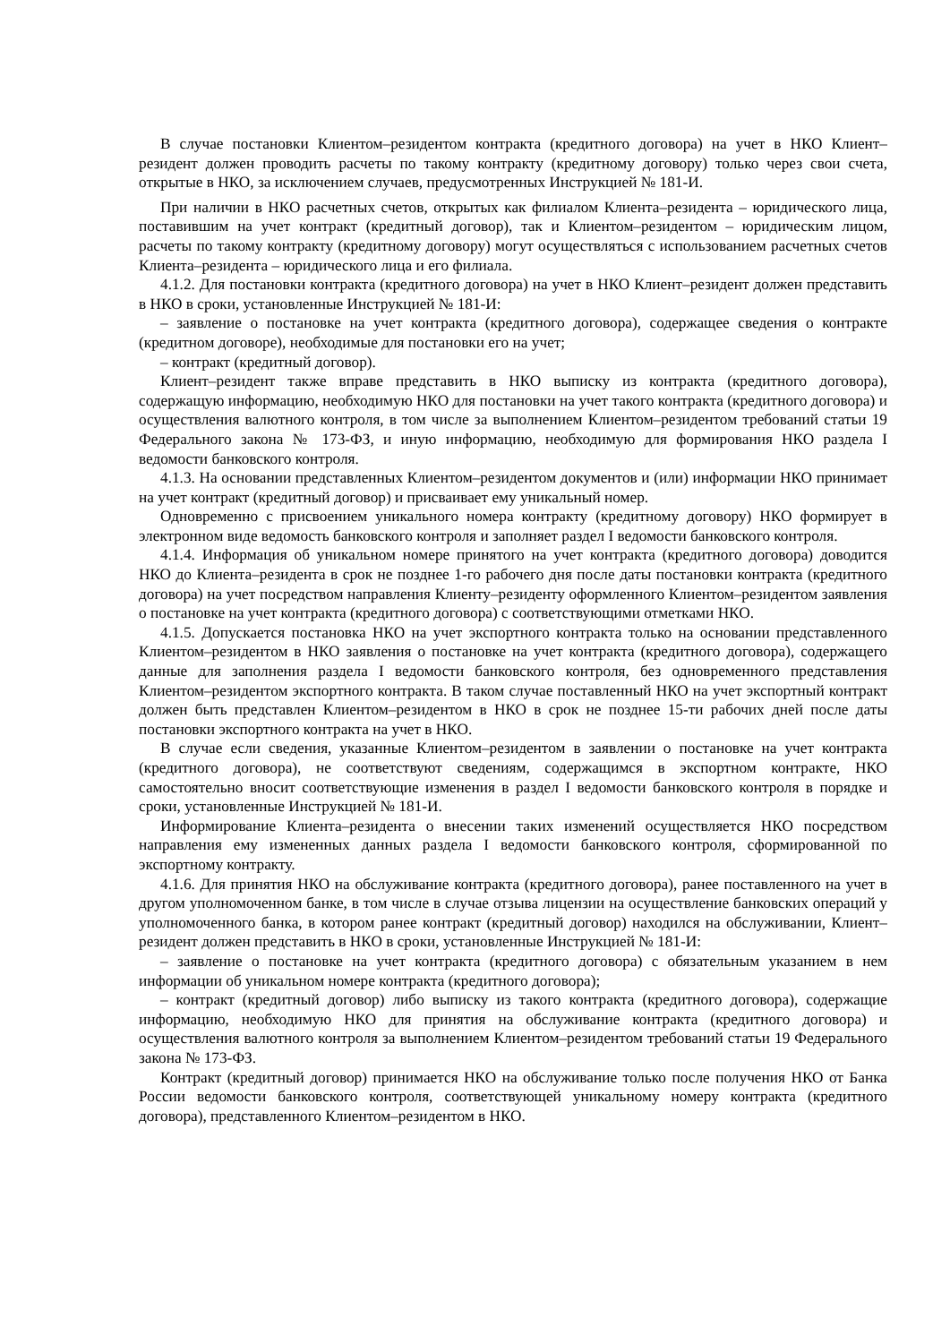В случае постановки Клиентом–резидентом контракта (кредитного договора) на учет в НКО Клиент–резидент должен проводить расчеты по такому контракту (кредитному договору) только через свои счета, открытые в НКО, за исключением случаев, предусмотренных Инструкцией № 181-И.
При наличии в НКО расчетных счетов, открытых как филиалом Клиента–резидента – юридического лица, поставившим на учет контракт (кредитный договор), так и Клиентом–резидентом – юридическим лицом, расчеты по такому контракту (кредитному договору) могут осуществляться с использованием расчетных счетов Клиента–резидента – юридического лица и его филиала.
4.1.2. Для постановки контракта (кредитного договора) на учет в НКО Клиент–резидент должен представить в НКО в сроки, установленные Инструкцией № 181-И:
– заявление о постановке на учет контракта (кредитного договора), содержащее сведения о контракте (кредитном договоре), необходимые для постановки его на учет;
– контракт (кредитный договор).
Клиент–резидент также вправе представить в НКО выписку из контракта (кредитного договора), содержащую информацию, необходимую НКО для постановки на учет такого контракта (кредитного договора) и осуществления валютного контроля, в том числе за выполнением Клиентом–резидентом требований статьи 19 Федерального закона № 173-ФЗ, и иную информацию, необходимую для формирования НКО раздела I ведомости банковского контроля.
4.1.3. На основании представленных Клиентом–резидентом документов и (или) информации НКО принимает на учет контракт (кредитный договор) и присваивает ему уникальный номер.
Одновременно с присвоением уникального номера контракту (кредитному договору) НКО формирует в электронном виде ведомость банковского контроля и заполняет раздел I ведомости банковского контроля.
4.1.4. Информация об уникальном номере принятого на учет контракта (кредитного договора) доводится НКО до Клиента–резидента в срок не позднее 1-го рабочего дня после даты постановки контракта (кредитного договора) на учет посредством направления Клиенту–резиденту оформленного Клиентом–резидентом заявления о постановке на учет контракта (кредитного договора) с соответствующими отметками НКО.
4.1.5. Допускается постановка НКО на учет экспортного контракта только на основании представленного Клиентом–резидентом в НКО заявления о постановке на учет контракта (кредитного договора), содержащего данные для заполнения раздела I ведомости банковского контроля, без одновременного представления Клиентом–резидентом экспортного контракта. В таком случае поставленный НКО на учет экспортный контракт должен быть представлен Клиентом–резидентом в НКО в срок не позднее 15-ти рабочих дней после даты постановки экспортного контракта на учет в НКО.
В случае если сведения, указанные Клиентом–резидентом в заявлении о постановке на учет контракта (кредитного договора), не соответствуют сведениям, содержащимся в экспортном контракте, НКО самостоятельно вносит соответствующие изменения в раздел I ведомости банковского контроля в порядке и сроки, установленные Инструкцией № 181-И.
Информирование Клиента–резидента о внесении таких изменений осуществляется НКО посредством направления ему измененных данных раздела I ведомости банковского контроля, сформированной по экспортному контракту.
4.1.6. Для принятия НКО на обслуживание контракта (кредитного договора), ранее поставленного на учет в другом уполномоченном банке, в том числе в случае отзыва лицензии на осуществление банковских операций у уполномоченного банка, в котором ранее контракт (кредитный договор) находился на обслуживании, Клиент–резидент должен представить в НКО в сроки, установленные Инструкцией № 181-И:
– заявление о постановке на учет контракта (кредитного договора) с обязательным указанием в нем информации об уникальном номере контракта (кредитного договора);
– контракт (кредитный договор) либо выписку из такого контракта (кредитного договора), содержащие информацию, необходимую НКО для принятия на обслуживание контракта (кредитного договора) и осуществления валютного контроля за выполнением Клиентом–резидентом требований статьи 19 Федерального закона № 173-ФЗ.
Контракт (кредитный договор) принимается НКО на обслуживание только после получения НКО от Банка России ведомости банковского контроля, соответствующей уникальному номеру контракта (кредитного договора), представленного Клиентом–резидентом в НКО.